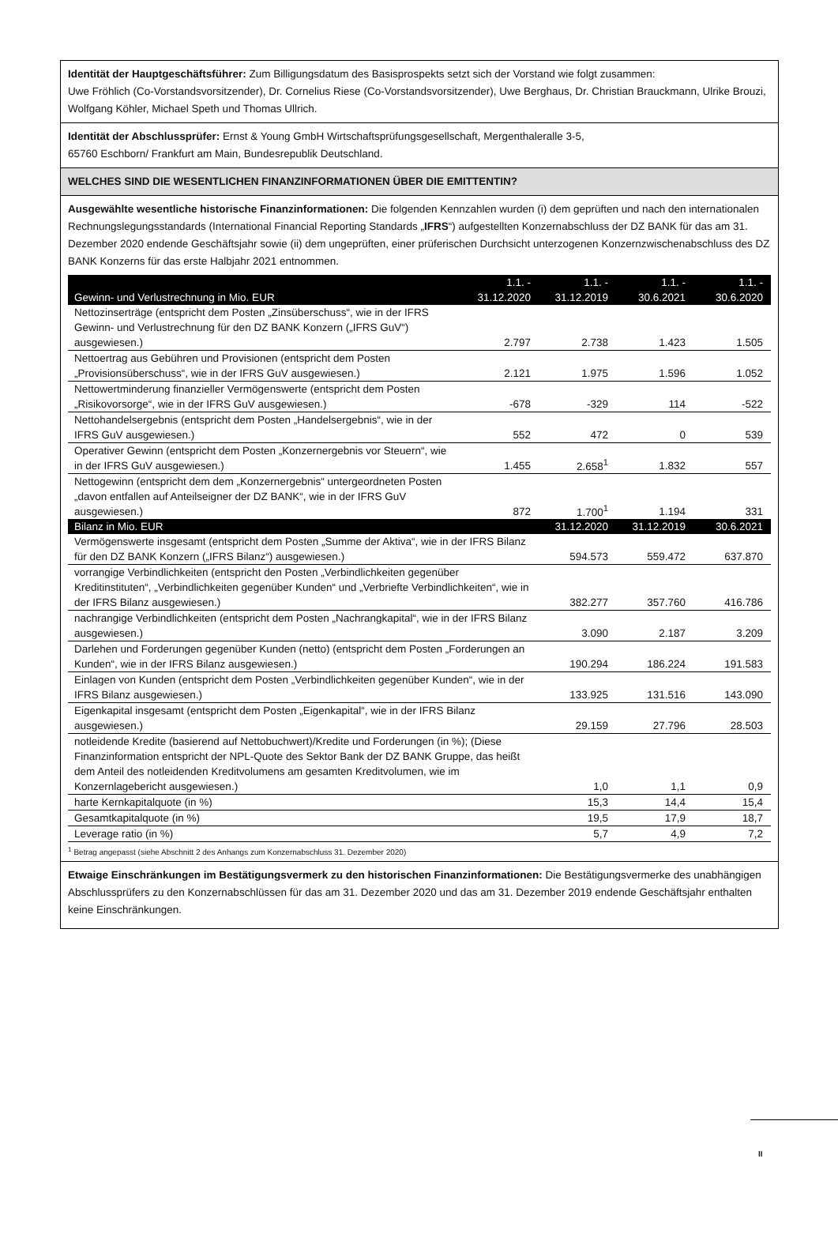Identität der Hauptgeschäftsführer: Zum Billigungsdatum des Basisprospekts setzt sich der Vorstand wie folgt zusammen:
Uwe Fröhlich (Co-Vorstandsvorsitzender), Dr. Cornelius Riese (Co-Vorstandsvorsitzender), Uwe Berghaus, Dr. Christian Brauckmann, Ulrike Brouzi, Wolfgang Köhler, Michael Speth und Thomas Ullrich.
Identität der Abschlussprüfer: Ernst & Young GmbH Wirtschaftsprüfungsgesellschaft, Mergenthaleralle 3-5,
65760 Eschborn/ Frankfurt am Main, Bundesrepublik Deutschland.
WELCHES SIND DIE WESENTLICHEN FINANZINFORMATIONEN ÜBER DIE EMITTENTIN?
Ausgewählte wesentliche historische Finanzinformationen: Die folgenden Kennzahlen wurden (i) dem geprüften und nach den internationalen Rechnungslegungsstandards (International Financial Reporting Standards „IFRS“) aufgestellten Konzernabschluss der DZ BANK für das am 31. Dezember 2020 endende Geschäftsjahr sowie (ii) dem ungeprüften, einer prüferischen Durchsicht unterzogenen Konzernzwischenabschluss des DZ BANK Konzerns für das erste Halbjahr 2021 entnommen.
| Gewinn- und Verlustrechnung in Mio. EUR | 1.1. - 31.12.2020 | 1.1. - 31.12.2019 | 1.1. - 30.6.2021 | 1.1. - 30.6.2020 |
| --- | --- | --- | --- | --- |
| Nettozinserträge (entspricht dem Posten „Zinsüberschuss“, wie in der IFRS Gewinn- und Verlustrechnung für den DZ BANK Konzern („IFRS GuV“) ausgewiesen.) | 2.797 | 2.738 | 1.423 | 1.505 |
| Nettoertrag aus Gebühren und Provisionen (entspricht dem Posten „Provisionsüberschuss“, wie in der IFRS GuV ausgewiesen.) | 2.121 | 1.975 | 1.596 | 1.052 |
| Nettowertminderung finanzieller Vermögenswerte (entspricht dem Posten „Risikovorsorge“, wie in der IFRS GuV ausgewiesen.) | -678 | -329 | 114 | -522 |
| Nettohandelsergebnis (entspricht dem Posten „Handelsergebnis“, wie in der IFRS GuV ausgewiesen.) | 552 | 472 | 0 | 539 |
| Operativer Gewinn (entspricht dem Posten „Konzernergebnis vor Steuern“, wie in der IFRS GuV ausgewiesen.) | 1.455 | 2.658<sup>1</sup> | 1.832 | 557 |
| Nettogewinn (entspricht dem dem „Konzernergebnis“ untergeordneten Posten „davon entfallen auf Anteilseigner der DZ BANK“, wie in der IFRS GuV ausgewiesen.) | 872 | 1.700<sup>1</sup> | 1.194 | 331 |
| Bilanz in Mio. EUR | | 31.12.2020 | 31.12.2019 | 30.6.2021 |
| Vermögenswerte insgesamt (entspricht dem Posten „Summe der Aktiva“, wie in der IFRS Bilanz für den DZ BANK Konzern („IFRS Bilanz“) ausgewiesen.) | | 594.573 | 559.472 | 637.870 |
| vorrangige Verbindlichkeiten (entspricht den Posten „Verbindlichkeiten gegenüber Kreditinstituten“, „Verbindlichkeiten gegenüber Kunden“ und „Verbriefte Verbindlichkeiten“, wie in der IFRS Bilanz ausgewiesen.) | | 382.277 | 357.760 | 416.786 |
| nachrangige Verbindlichkeiten (entspricht dem Posten „Nachrangkapital“, wie in der IFRS Bilanz ausgewiesen.) | | 3.090 | 2.187 | 3.209 |
| Darlehen und Forderungen gegenüber Kunden (netto) (entspricht dem Posten „Forderungen an Kunden“, wie in der IFRS Bilanz ausgewiesen.) | | 190.294 | 186.224 | 191.583 |
| Einlagen von Kunden (entspricht dem Posten „Verbindlichkeiten gegenüber Kunden“, wie in der IFRS Bilanz ausgewiesen.) | | 133.925 | 131.516 | 143.090 |
| Eigenkapital insgesamt (entspricht dem Posten „Eigenkapital“, wie in der IFRS Bilanz ausgewiesen.) | | 29.159 | 27.796 | 28.503 |
| notleidende Kredite (basierend auf Nettobuchwert)/Kredite und Forderungen (in %); (Diese Finanzinformation entspricht der NPL-Quote des Sektor Bank der DZ BANK Gruppe, das heißt dem Anteil des notleidenden Kreditvolumens am gesamten Kreditvolumen, wie im Konzernlagebericht ausgewiesen.) | | 1,0 | 1,1 | 0,9 |
| harte Kernkapitalquote (in %) | | 15,3 | 14,4 | 15,4 |
| Gesamtkapitalquote (in %) | | 19,5 | 17,9 | 18,7 |
| Leverage ratio (in %) | | 5,7 | 4,9 | 7,2 |
<sup>1</sup> Betrag angepasst (siehe Abschnitt 2 des Anhangs zum Konzernabschluss 31. Dezember 2020)
Etwaige Einschränkungen im Bestätigungsvermerk zu den historischen Finanzinformationen: Die Bestätigungsvermerke des unabhängigen Abschlussprüfers zu den Konzernabschlüssen für das am 31. Dezember 2020 und das am 31. Dezember 2019 endende Geschäftsjahr enthalten keine Einschränkungen.
II